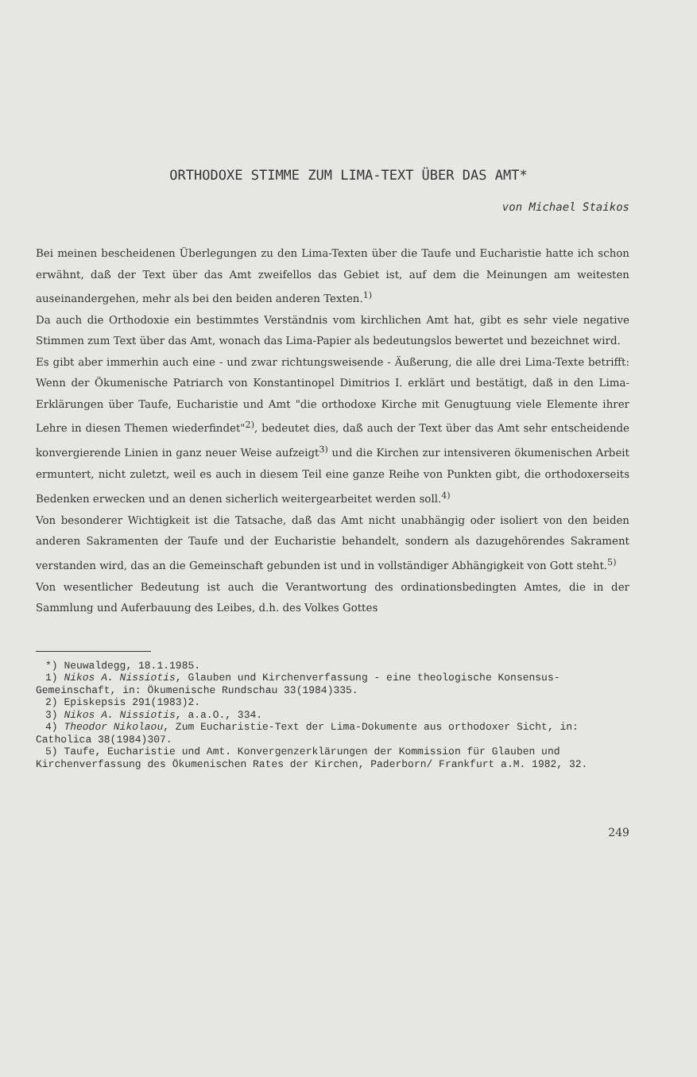ORTHODOXE STIMME ZUM LIMA-TEXT ÜBER DAS AMT*
von Michael Staikos
Bei meinen bescheidenen Überlegungen zu den Lima-Texten über die Taufe und Eucharistie hatte ich schon erwähnt, daß der Text über das Amt zweifellos das Gebiet ist, auf dem die Meinungen am weitesten auseinandergehen, mehr als bei den beiden anderen Texten.<sup>1)</sup>
Da auch die Orthodoxie ein bestimmtes Verständnis vom kirchlichen Amt hat, gibt es sehr viele negative Stimmen zum Text über das Amt, wonach das Lima-Papier als bedeutungslos bewertet und bezeichnet wird.
Es gibt aber immerhin auch eine - und zwar richtungsweisende - Äußerung, die alle drei Lima-Texte betrifft: Wenn der Ökumenische Patriarch von Konstantinopel Dimitrios I. erklärt und bestätigt, daß in den Lima-Erklärungen über Taufe, Eucharistie und Amt "die orthodoxe Kirche mit Genugtuung viele Elemente ihrer Lehre in diesen Themen wiederfindet"<sup>2)</sup>, bedeutet dies, daß auch der Text über das Amt sehr entscheidende konvergierende Linien in ganz neuer Weise aufzeigt<sup>3)</sup> und die Kirchen zur intensiveren ökumenischen Arbeit ermuntert, nicht zuletzt, weil es auch in diesem Teil eine ganze Reihe von Punkten gibt, die orthodoxerseits Bedenken erwecken und an denen sicherlich weitergearbeitet werden soll.<sup>4)</sup>
Von besonderer Wichtigkeit ist die Tatsache, daß das Amt nicht unabhängig oder isoliert von den beiden anderen Sakramenten der Taufe und der Eucharistie behandelt, sondern als dazugehörendes Sakrament verstanden wird, das an die Gemeinschaft gebunden ist und in vollständiger Abhängigkeit von Gott steht.<sup>5)</sup>
Von wesentlicher Bedeutung ist auch die Verantwortung des ordinationsbedingten Amtes, die in der Sammlung und Auferbauung des Leibes, d.h. des Volkes Gottes
*) Neuwaldegg, 18.1.1985.
1) Nikos A. Nissiotis, Glauben und Kirchenverfassung - eine theologische Konsensus-Gemeinschaft, in: Ökumenische Rundschau 33(1984)335.
2) Episkepsis 291(1983)2.
3) Nikos A. Nissiotis, a.a.O., 334.
4) Theodor Nikolaou, Zum Eucharistie-Text der Lima-Dokumente aus orthodoxer Sicht, in: Catholica 38(1984)307.
5) Taufe, Eucharistie und Amt. Konvergenzerklärungen der Kommission für Glauben und Kirchenverfassung des Ökumenischen Rates der Kirchen, Paderborn/ Frankfurt a.M. 1982, 32.
249